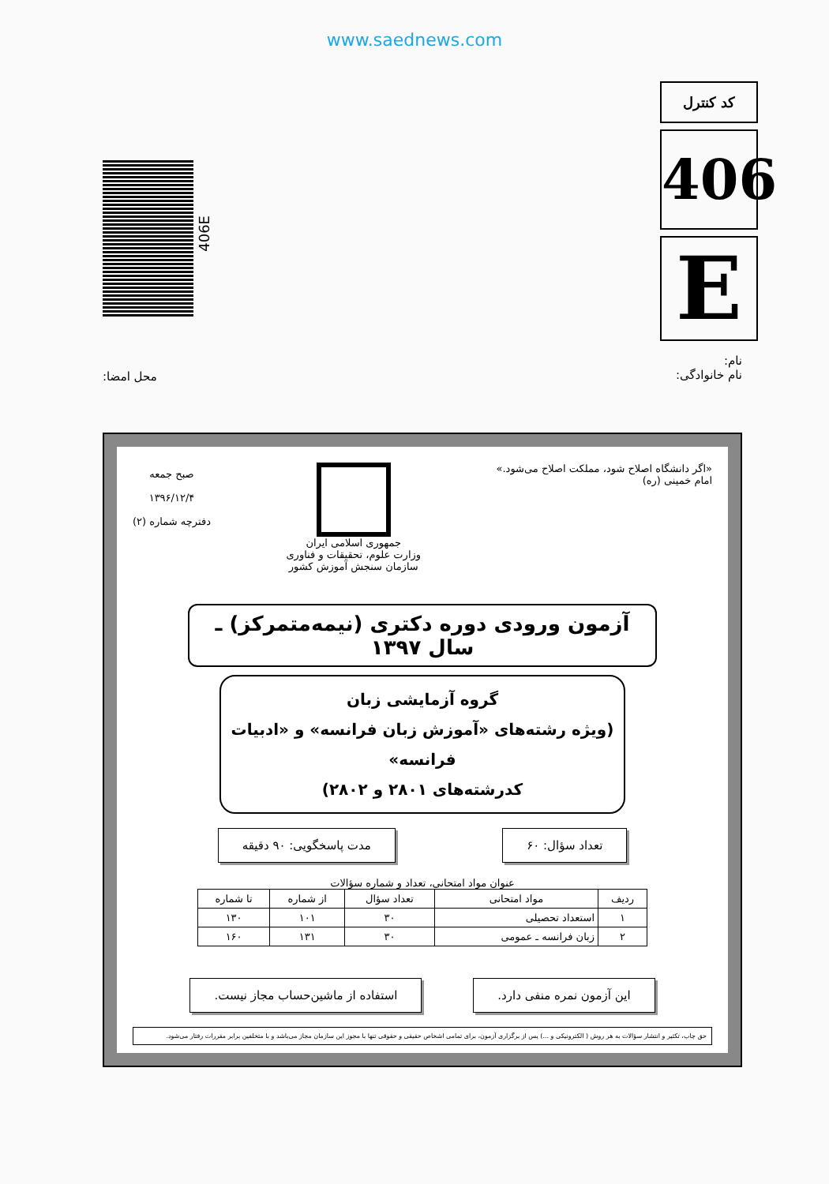www.saednews.com
406E
کد کنترل
406
E
نام:
نام خانوادگی:
محل امضا:
«اگر دانشگاه اصلاح شود، مملکت اصلاح می‌شود.»
امام خمینی (ره)
جمهوری اسلامی ایران
وزارت علوم، تحقیقات و فناوری
سازمان سنجش آموزش کشور
صبح جمعه
۱۳۹۶/۱۲/۴
دفترچه شماره (۲)
آزمون ورودی دوره دکتری (نیمه‌متمرکز) ـ سال ۱۳۹۷
گروه آزمایشی زبان
(ویژه رشته‌های «آموزش زبان فرانسه» و «ادبیات فرانسه»
کدرشته‌های ۲۸۰۱ و ۲۸۰۲)
تعداد سؤال: ۶۰ مدت پاسخگویی: ۹۰ دقیقه
عنوان مواد امتحانی، تعداد و شماره سؤالات
| ردیف | مواد امتحانی | تعداد سؤال | از شماره | تا شماره |
| --- | --- | --- | --- | --- |
| ۱ | استعداد تحصیلی | ۳۰ | ۱۰۱ | ۱۳۰ |
| ۲ | زبان فرانسه ـ عمومی | ۳۰ | ۱۳۱ | ۱۶۰ |
این آزمون نمره منفی دارد. استفاده از ماشین‌حساب مجاز نیست.
حق چاپ، تکثیر و انتشار سؤالات به هر روش ( الکترونیکی و ...) پس از برگزاری آزمون، برای تمامی اشخاص حقیقی و حقوقی تنها با مجوز این سازمان مجاز می‌باشد و با متخلفین برابر مقررات رفتار می‌شود.